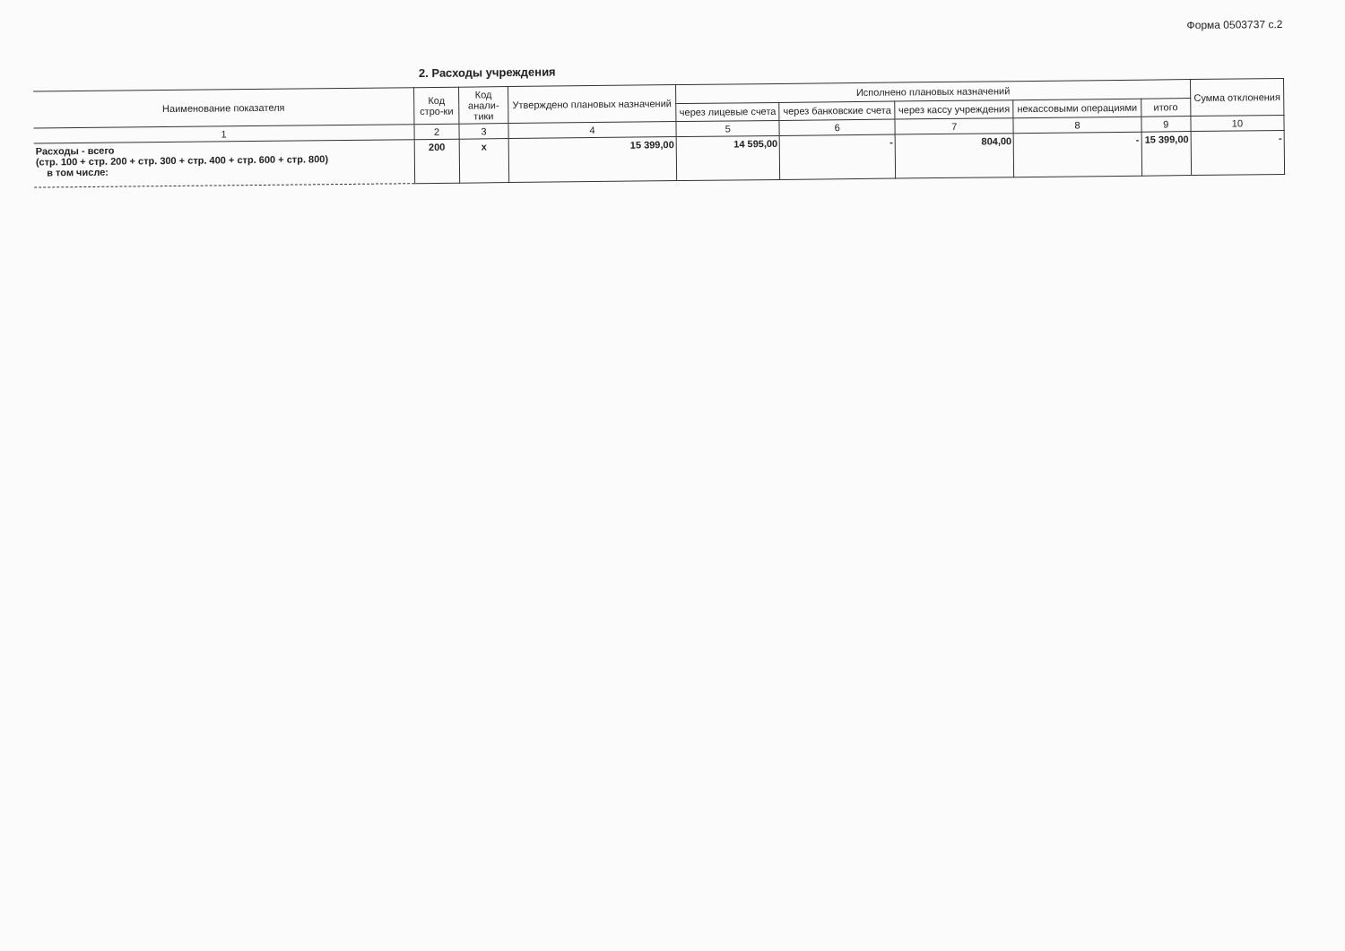Форма 0503737 с.2
2. Расходы учреждения
| Наименование показателя | Код стро-ки | Код анали-тики | Утверждено плановых назначений | Исполнено плановых назначений | | | | | Сумма отклонения |
| --- | --- | --- | --- | --- | --- | --- | --- | --- | --- |
| | | | | через лицевые счета | через банковские счета | через кассу учреждения | некассовыми операциями | итого | |
| 1 | 2 | 3 | 4 | 5 | 6 | 7 | 8 | 9 | 10 |
| Расходы - всего (стр. 100 + стр. 200 + стр. 300 + стр. 400 + стр. 600 + стр. 800) в том числе: | 200 | x | 15 399,00 | 14 595,00 | - | 804,00 | - | 15 399,00 | - |